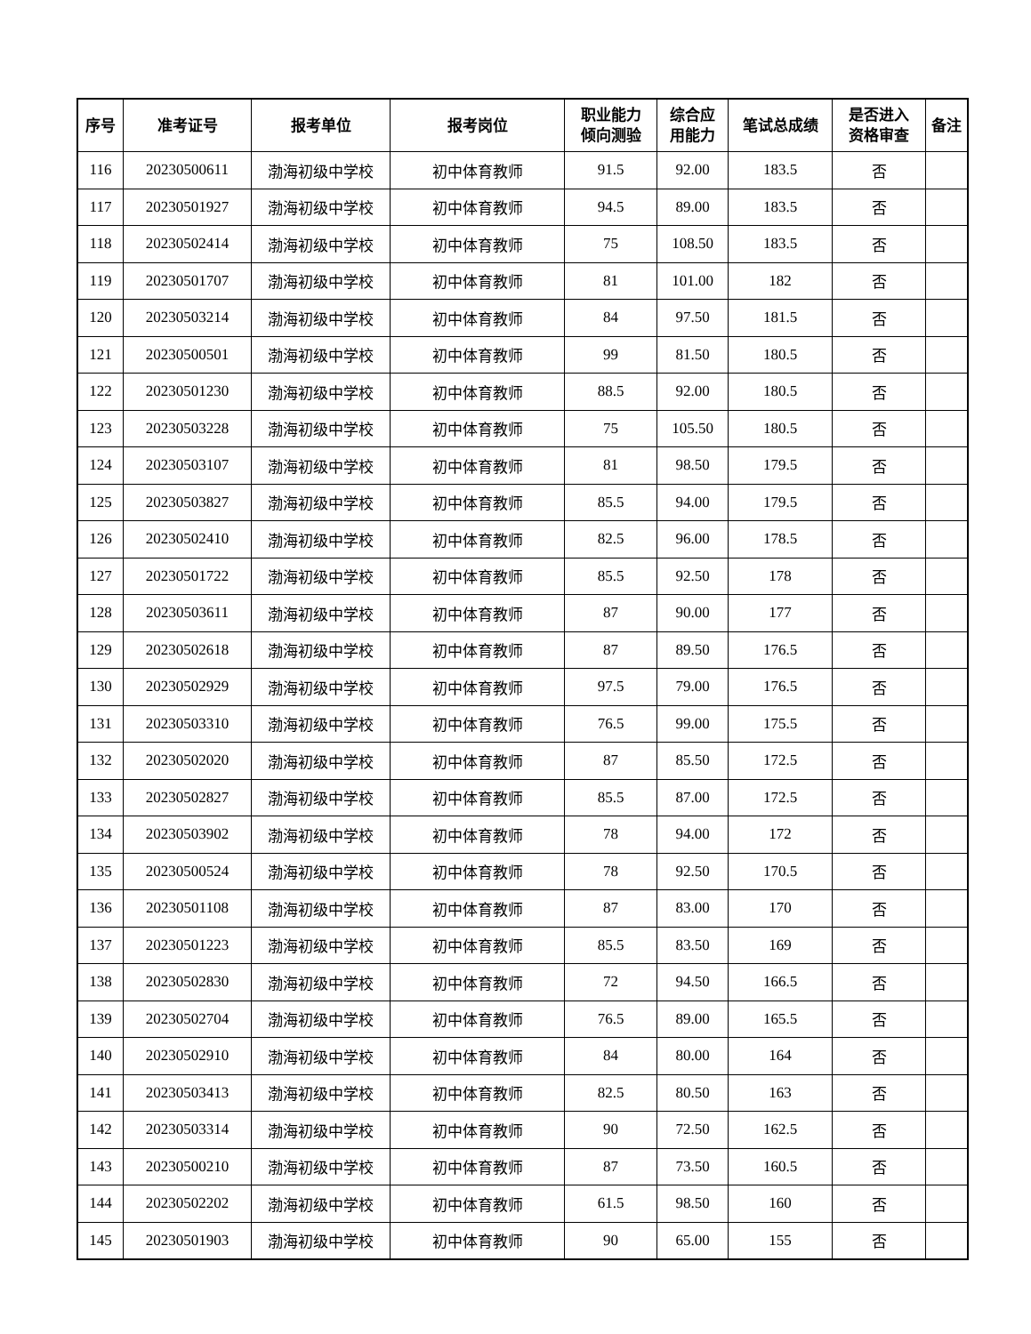| 序号 | 准考证号 | 报考单位 | 报考岗位 | 职业能力 倾向测验 | 综合应 用能力 | 笔试总成绩 | 是否进入 资格审查 | 备注 |
| --- | --- | --- | --- | --- | --- | --- | --- | --- |
| 116 | 20230500611 | 渤海初级中学校 | 初中体育教师 | 91.5 | 92.00 | 183.5 | 否 | |
| 117 | 20230501927 | 渤海初级中学校 | 初中体育教师 | 94.5 | 89.00 | 183.5 | 否 | |
| 118 | 20230502414 | 渤海初级中学校 | 初中体育教师 | 75 | 108.50 | 183.5 | 否 | |
| 119 | 20230501707 | 渤海初级中学校 | 初中体育教师 | 81 | 101.00 | 182 | 否 | |
| 120 | 20230503214 | 渤海初级中学校 | 初中体育教师 | 84 | 97.50 | 181.5 | 否 | |
| 121 | 20230500501 | 渤海初级中学校 | 初中体育教师 | 99 | 81.50 | 180.5 | 否 | |
| 122 | 20230501230 | 渤海初级中学校 | 初中体育教师 | 88.5 | 92.00 | 180.5 | 否 | |
| 123 | 20230503228 | 渤海初级中学校 | 初中体育教师 | 75 | 105.50 | 180.5 | 否 | |
| 124 | 20230503107 | 渤海初级中学校 | 初中体育教师 | 81 | 98.50 | 179.5 | 否 | |
| 125 | 20230503827 | 渤海初级中学校 | 初中体育教师 | 85.5 | 94.00 | 179.5 | 否 | |
| 126 | 20230502410 | 渤海初级中学校 | 初中体育教师 | 82.5 | 96.00 | 178.5 | 否 | |
| 127 | 20230501722 | 渤海初级中学校 | 初中体育教师 | 85.5 | 92.50 | 178 | 否 | |
| 128 | 20230503611 | 渤海初级中学校 | 初中体育教师 | 87 | 90.00 | 177 | 否 | |
| 129 | 20230502618 | 渤海初级中学校 | 初中体育教师 | 87 | 89.50 | 176.5 | 否 | |
| 130 | 20230502929 | 渤海初级中学校 | 初中体育教师 | 97.5 | 79.00 | 176.5 | 否 | |
| 131 | 20230503310 | 渤海初级中学校 | 初中体育教师 | 76.5 | 99.00 | 175.5 | 否 | |
| 132 | 20230502020 | 渤海初级中学校 | 初中体育教师 | 87 | 85.50 | 172.5 | 否 | |
| 133 | 20230502827 | 渤海初级中学校 | 初中体育教师 | 85.5 | 87.00 | 172.5 | 否 | |
| 134 | 20230503902 | 渤海初级中学校 | 初中体育教师 | 78 | 94.00 | 172 | 否 | |
| 135 | 20230500524 | 渤海初级中学校 | 初中体育教师 | 78 | 92.50 | 170.5 | 否 | |
| 136 | 20230501108 | 渤海初级中学校 | 初中体育教师 | 87 | 83.00 | 170 | 否 | |
| 137 | 20230501223 | 渤海初级中学校 | 初中体育教师 | 85.5 | 83.50 | 169 | 否 | |
| 138 | 20230502830 | 渤海初级中学校 | 初中体育教师 | 72 | 94.50 | 166.5 | 否 | |
| 139 | 20230502704 | 渤海初级中学校 | 初中体育教师 | 76.5 | 89.00 | 165.5 | 否 | |
| 140 | 20230502910 | 渤海初级中学校 | 初中体育教师 | 84 | 80.00 | 164 | 否 | |
| 141 | 20230503413 | 渤海初级中学校 | 初中体育教师 | 82.5 | 80.50 | 163 | 否 | |
| 142 | 20230503314 | 渤海初级中学校 | 初中体育教师 | 90 | 72.50 | 162.5 | 否 | |
| 143 | 20230500210 | 渤海初级中学校 | 初中体育教师 | 87 | 73.50 | 160.5 | 否 | |
| 144 | 20230502202 | 渤海初级中学校 | 初中体育教师 | 61.5 | 98.50 | 160 | 否 | |
| 145 | 20230501903 | 渤海初级中学校 | 初中体育教师 | 90 | 65.00 | 155 | 否 | |